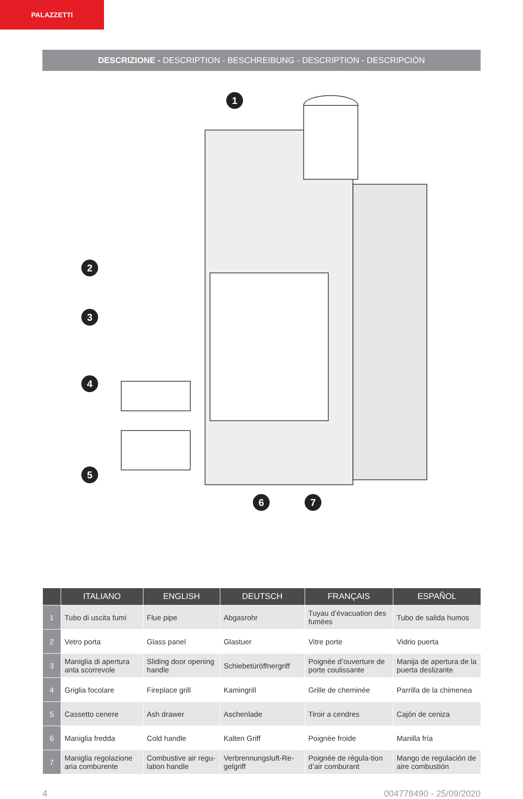PALAZZETTI
DESCRIZIONE - DESCRIPTION - BESCHREIBUNG - DESCRIPTION - DESCRIPCIÓN
1
2
3
4
5
6
7
| | ITALIANO | ENGLISH | DEUTSCH | FRANÇAIS | ESPAÑOL |
| --- | --- | --- | --- | --- | --- |
| 1 | Tubo di uscita fumi | Flue pipe | Abgasrohr | Tuyau d’évacuation des fumées | Tubo de salida humos |
| 2 | Vetro porta | Glass panel | Glastuer | Vitre porte | Vidrio puerta |
| 3 | Maniglia di apertura anta scorrevole | Sliding door opening handle | Schiebetüröffnergriff | Poignée d’ouverture de porte coulissante | Manija de apertura de la puerta deslizante |
| 4 | Griglia focolare | Fireplace grill | Kamingrill | Grille de cheminée | Parrilla de la chimenea |
| 5 | Cassetto cenere | Ash drawer | Aschenlade | Tiroir a cendres | Cajón de ceniza |
| 6 | Maniglia fredda | Cold handle | Kalten Griff | Poignée froide | Manilla fría |
| 7 | Maniglia regolazione aria comburente | Combustive air regu-lation handle | Verbrennungsluft-Re-gelgriff | Poignée de régula-tion d’air comburant | Mango de regulación de aire combustión |
4 004778490 - 25/09/2020